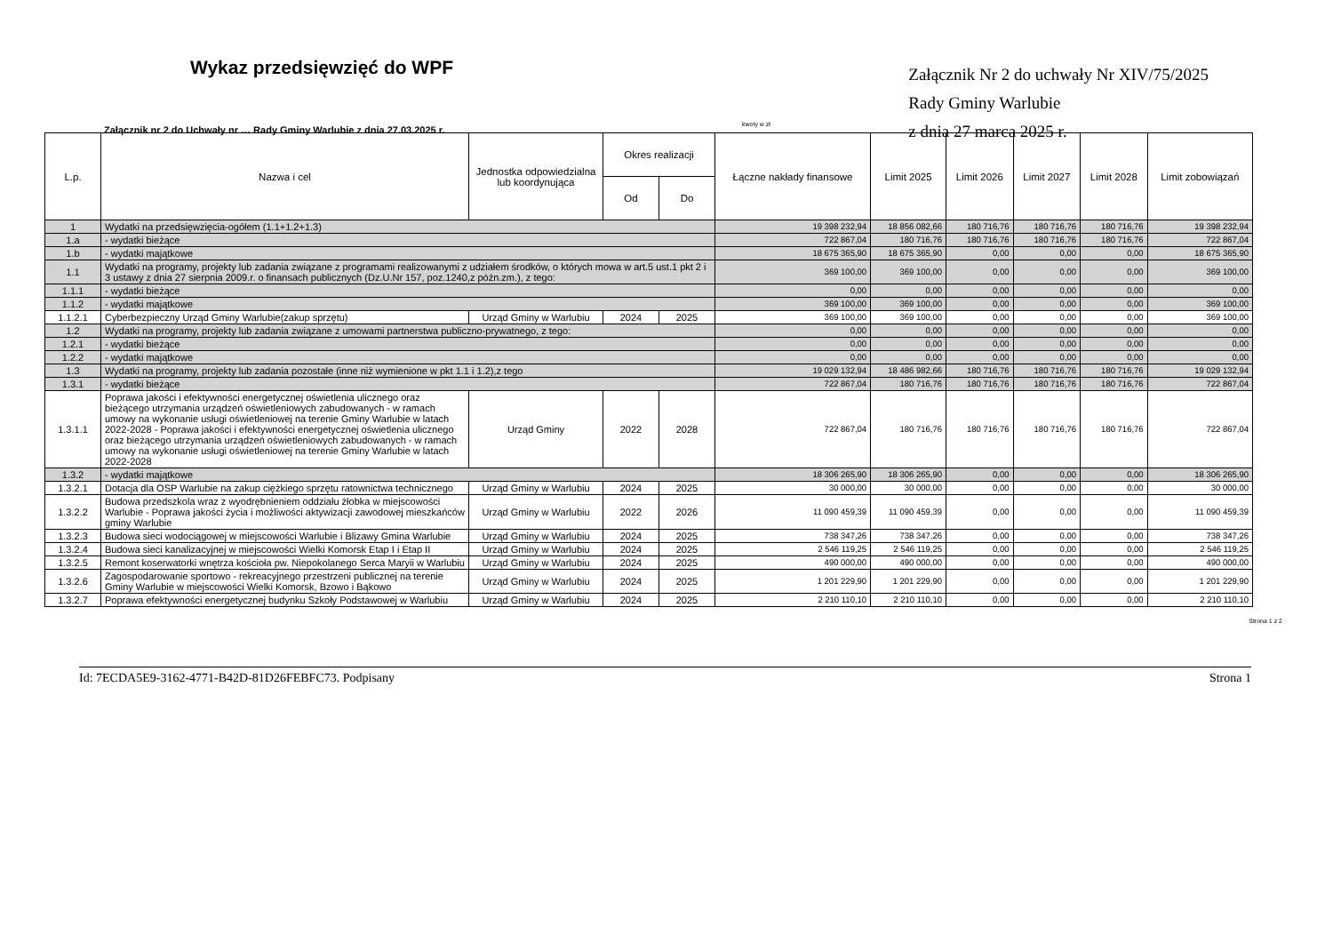Wykaz przedsięwzięć do WPF
Załącznik nr 2 do Uchwały nr … Rady Gminy Warlubie z dnia 27.03.2025 r.
Załącznik Nr 2 do uchwały Nr XIV/75/2025
Rady Gminy Warlubie
z dnia 27 marca 2025 r.
kwoty w zł
| L.p. | Nazwa i cel | Jednostka odpowiedzialna lub koordynująca | Okres realizacji | | Łączne nakłady finansowe | Limit 2025 | Limit 2026 | Limit 2027 | Limit 2028 | Limit zobowiązań |
| --- | --- | --- | --- | --- | --- | --- | --- | --- | --- | --- |
| | | | Od | Do | | | | | | |
| 1 | Wydatki na przedsięwzięcia-ogółem (1.1+1.2+1.3) | | | | 19 398 232,94 | 18 856 082,66 | 180 716,76 | 180 716,76 | 180 716,76 | 19 398 232,94 |
| 1.a | - wydatki bieżące | | | | 722 867,04 | 180 716,76 | 180 716,76 | 180 716,76 | 180 716,76 | 722 867,04 |
| 1.b | - wydatki majątkowe | | | | 18 675 365,90 | 18 675 365,90 | 0,00 | 0,00 | 0,00 | 18 675 365,90 |
| 1.1 | Wydatki na programy, projekty lub zadania związane z programami realizowanymi z udziałem środków, o których mowa w art.5 ust.1 pkt 2 i 3 ustawy z dnia 27 sierpnia 2009.r. o finansach publicznych (Dz.U.Nr 157, poz.1240,z późn.zm.), z tego: | | | | 369 100,00 | 369 100,00 | 0,00 | 0,00 | 0,00 | 369 100,00 |
| 1.1.1 | - wydatki bieżące | | | | 0,00 | 0,00 | 0,00 | 0,00 | 0,00 | 0,00 |
| 1.1.2 | - wydatki majątkowe | | | | 369 100,00 | 369 100,00 | 0,00 | 0,00 | 0,00 | 369 100,00 |
| 1.1.2.1 | Cyberbezpieczny Urząd Gminy Warlubie(zakup sprzętu) | Urząd Gminy w Warlubiu | 2024 | 2025 | 369 100,00 | 369 100,00 | 0,00 | 0,00 | 0,00 | 369 100,00 |
| 1.2 | Wydatki na programy, projekty lub zadania związane z umowami partnerstwa publiczno-prywatnego, z tego: | | | | 0,00 | 0,00 | 0,00 | 0,00 | 0,00 | 0,00 |
| 1.2.1 | - wydatki bieżące | | | | 0,00 | 0,00 | 0,00 | 0,00 | 0,00 | 0,00 |
| 1.2.2 | - wydatki majątkowe | | | | 0,00 | 0,00 | 0,00 | 0,00 | 0,00 | 0,00 |
| 1.3 | Wydatki na programy, projekty lub zadania pozostałe (inne niż wymienione w pkt 1.1 i 1.2),z tego | | | | 19 029 132,94 | 18 486 982,66 | 180 716,76 | 180 716,76 | 180 716,76 | 19 029 132,94 |
| 1.3.1 | - wydatki bieżące | | | | 722 867,04 | 180 716,76 | 180 716,76 | 180 716,76 | 180 716,76 | 722 867,04 |
| 1.3.1.1 | Poprawa jakości i efektywności energetycznej oświetlenia ulicznego oraz bieżącego utrzymania urządzeń oświetleniowych zabudowanych - w ramach umowy na wykonanie usługi oświetleniowej na terenie Gminy Warlubie w latach 2022-2028 - Poprawa jakości i efektywności energetycznej oświetlenia ulicznego oraz bieżącego utrzymania urządzeń oświetleniowych zabudowanych - w ramach umowy na wykonanie usługi oświetleniowej na terenie Gminy Warlubie w latach 2022-2028 | Urząd Gminy | 2022 | 2028 | 722 867,04 | 180 716,76 | 180 716,76 | 180 716,76 | 180 716,76 | 722 867,04 |
| 1.3.2 | - wydatki majątkowe | | | | 18 306 265,90 | 18 306 265,90 | 0,00 | 0,00 | 0,00 | 18 306 265,90 |
| 1.3.2.1 | Dotacja dla OSP Warlubie na zakup ciężkiego sprzętu ratownictwa technicznego | Urząd Gminy w Warlubiu | 2024 | 2025 | 30 000,00 | 30 000,00 | 0,00 | 0,00 | 0,00 | 30 000,00 |
| 1.3.2.2 | Budowa przedszkola wraz z wyodrębnieniem oddziału żłobka w miejscowości Warlubie - Poprawa jakości życia i możliwości aktywizacji zawodowej mieszkańców gminy Warlubie | Urząd Gminy w Warlubiu | 2022 | 2026 | 11 090 459,39 | 11 090 459,39 | 0,00 | 0,00 | 0,00 | 11 090 459,39 |
| 1.3.2.3 | Budowa sieci wodociągowej w miejscowości Warlubie i Blizawy Gmina Warlubie | Urząd Gminy w Warlubiu | 2024 | 2025 | 738 347,26 | 738 347,26 | 0,00 | 0,00 | 0,00 | 738 347,26 |
| 1.3.2.4 | Budowa sieci kanalizacyjnej w miejscowości Wielki Komorsk Etap I i Etap II | Urząd Gminy w Warlubiu | 2024 | 2025 | 2 546 119,25 | 2 546 119,25 | 0,00 | 0,00 | 0,00 | 2 546 119,25 |
| 1.3.2.5 | Remont koserwatorki wnętrza kościoła pw. Niepokolanego Serca Maryii w Warlubiu | Urząd Gminy w Warlubiu | 2024 | 2025 | 490 000,00 | 490 000,00 | 0,00 | 0,00 | 0,00 | 490 000,00 |
| 1.3.2.6 | Zagospodarowanie sportowo - rekreacyjnego przestrzeni publicznej na terenie Gminy Warlubie w miejscowości Wielki Komorsk, Bzowo i Bąkowo | Urząd Gminy w Warlubiu | 2024 | 2025 | 1 201 229,90 | 1 201 229,90 | 0,00 | 0,00 | 0,00 | 1 201 229,90 |
| 1.3.2.7 | Poprawa efektywności energetycznej budynku Szkoły Podstawowej w Warlubiu | Urząd Gminy w Warlubiu | 2024 | 2025 | 2 210 110,10 | 2 210 110,10 | 0,00 | 0,00 | 0,00 | 2 210 110,10 |
Strona 1 z 2
Id: 7ECDA5E9-3162-4771-B42D-81D26FEBFC73. Podpisany Strona 1